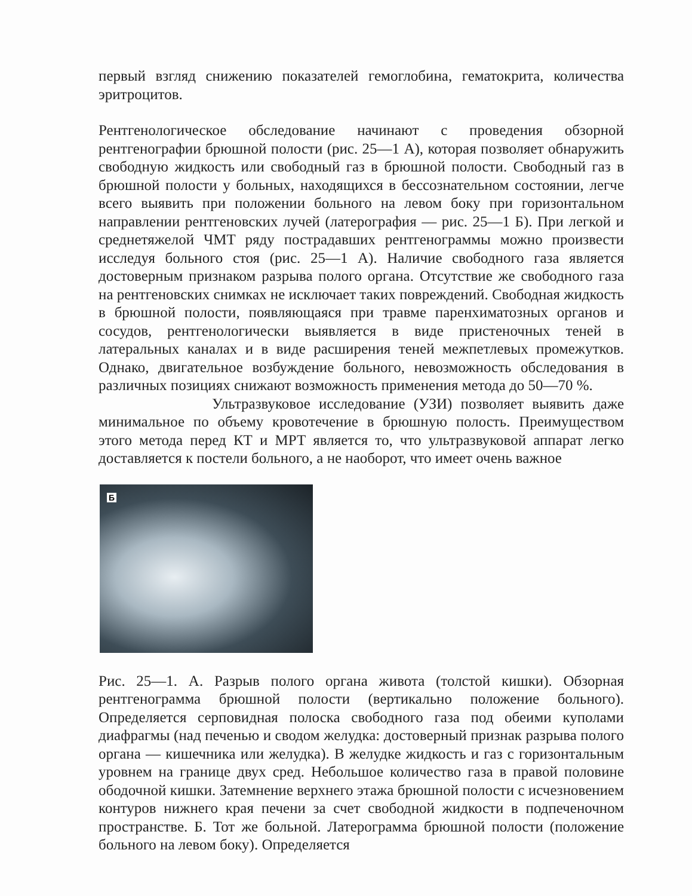первый взгляд снижению показателей гемоглобина, гематокрита, количества эритроцитов.
Рентгенологическое обследование начинают с проведения обзорной рентгенографии брюшной полости (рис. 25—1 А), которая позволяет обнаружить свободную жидкость или свободный газ в брюшной полости. Свободный газ в брюшной полости у больных, находящихся в бессознательном состоянии, легче всего выявить при положении больного на левом боку при горизонтальном направлении рентгеновских лучей (латерография — рис. 25—1 Б). При легкой и среднетяжелой ЧМТ ряду пострадавших рентгенограммы можно произвести исследуя больного стоя (рис. 25—1 А). Наличие свободного газа является достоверным признаком разрыва полого органа. Отсутствие же свободного газа на рентгеновских снимках не исключает таких повреждений. Свободная жидкость в брюшной полости, появляющаяся при травме паренхиматозных органов и сосудов, рентгенологически выявляется в виде пристеночных теней в латеральных каналах и в виде расширения теней межпетлевых промежутков. Однако, двигательное возбуждение больного, невозможность обследования в различных позициях снижают возможность применения метода до 50—70 %.
Ультразвуковое исследование (УЗИ) позволяет выявить даже минимальное по объему кровотечение в брюшную полость. Преимуществом этого метода перед КТ и МРТ является то, что ультразвуковой аппарат легко доставляется к постели больного, а не наоборот, что имеет очень важное
Б
Рис. 25—1. А. Разрыв полого органа живота (толстой кишки). Обзорная рентгенограмма брюшной полости (вертикально положение больного). Определяется серповидная полоска свободного газа под обеими куполами диафрагмы (над печенью и сводом желудка: достоверный признак разрыва полого органа — кишечника или желудка). В желудке жидкость и газ с горизонтальным уровнем на границе двух сред. Небольшое количество газа в правой половине ободочной кишки. Затемнение верхнего этажа брюшной полости с исчезновением контуров нижнего края печени за счет свободной жидкости в подпеченочном пространстве. Б. Тот же больной. Латерограмма брюшной полости (положение больного на левом боку). Определяется